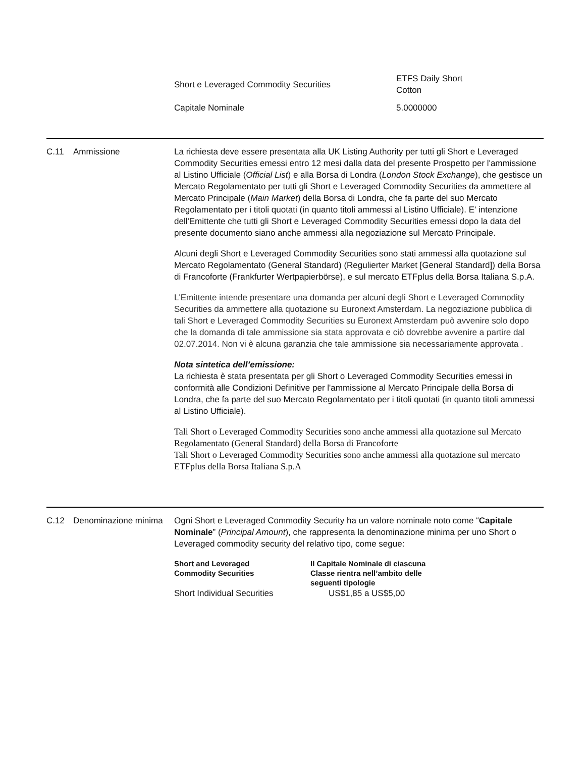| Short e Leveraged Commodity Securities | ETFS Daily Short Cotton |
| Capitale Nominale | 5.0000000 |
C.11 Ammissione La richiesta deve essere presentata alla UK Listing Authority per tutti gli Short e Leveraged Commodity Securities emessi entro 12 mesi dalla data del presente Prospetto per l'ammissione al Listino Ufficiale (Official List) e alla Borsa di Londra (London Stock Exchange), che gestisce un Mercato Regolamentato per tutti gli Short e Leveraged Commodity Securities da ammettere al Mercato Principale (Main Market) della Borsa di Londra, che fa parte del suo Mercato Regolamentato per i titoli quotati (in quanto titoli ammessi al Listino Ufficiale). E' intenzione dell'Emittente che tutti gli Short e Leveraged Commodity Securities emessi dopo la data del presente documento siano anche ammessi alla negoziazione sul Mercato Principale.
Alcuni degli Short e Leveraged Commodity Securities sono stati ammessi alla quotazione sul Mercato Regolamentato (General Standard) (Regulierter Market [General Standard]) della Borsa di Francoforte (Frankfurter Wertpapierbörse), e sul mercato ETFplus della Borsa Italiana S.p.A.
L'Emittente intende presentare una domanda per alcuni degli Short e Leveraged Commodity Securities da ammettere alla quotazione su Euronext Amsterdam. La negoziazione pubblica di tali Short e Leveraged Commodity Securities su Euronext Amsterdam può avvenire solo dopo che la domanda di tale ammissione sia stata approvata e ciò dovrebbe avvenire a partire dal 02.07.2014. Non vi è alcuna garanzia che tale ammissione sia necessariamente approvata .
Nota sintetica dell’emissione:
La richiesta è stata presentata per gli Short o Leveraged Commodity Securities emessi in conformità alle Condizioni Definitive per l'ammissione al Mercato Principale della Borsa di Londra, che fa parte del suo Mercato Regolamentato per i titoli quotati (in quanto titoli ammessi al Listino Ufficiale).
Tali Short o Leveraged Commodity Securities sono anche ammessi alla quotazione sul Mercato Regolamentato (General Standard) della Borsa di Francoforte
Tali Short o Leveraged Commodity Securities sono anche ammessi alla quotazione sul mercato ETFplus della Borsa Italiana S.p.A
C.12 Denominazione minima
Ogni Short e Leveraged Commodity Security ha un valore nominale noto come “Capitale Nominale” (Principal Amount), che rappresenta la denominazione minima per uno Short o Leveraged commodity security del relativo tipo, come segue:
| Short and Leveraged Commodity Securities | Il Capitale Nominale di ciascuna Classe rientra nell’ambito delle seguenti tipologie |
| --- | --- |
| Short Individual Securities | US$1,85 a US$5,00 |